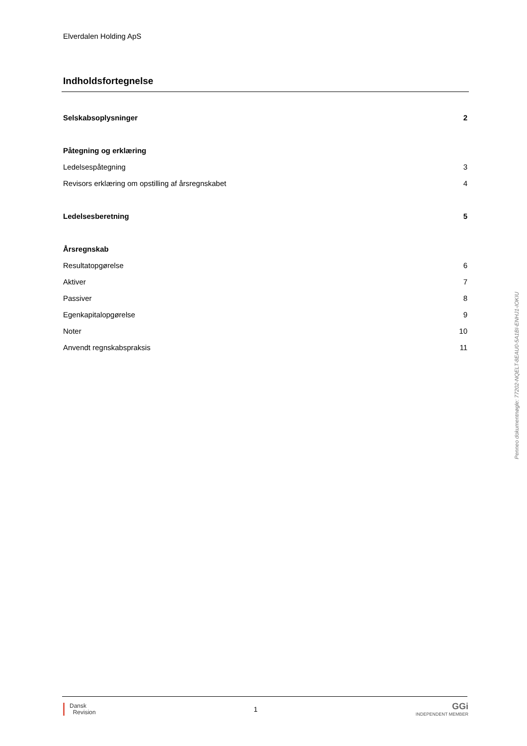Elverdalen Holding ApS
Indholdsfortegnelse
Selskabsoplysninger 2
Påtegning og erklæring
Ledelsespåtegning 3
Revisors erklæring om opstilling af årsregnskabet 4
Ledelsesberetning 5
Årsregnskab
Resultatopgørelse 6
Aktiver 7
Passiver 8
Egenkapitalopgørelse 9
Noter 10
Anvendt regnskabspraksis 11
Penneo dokumentnøgle: 77202-NQELT-8EAU0-5A1BI-ENHJ1-IOKIU
Dansk
Revision
1
GGi
INDEPENDENT MEMBER